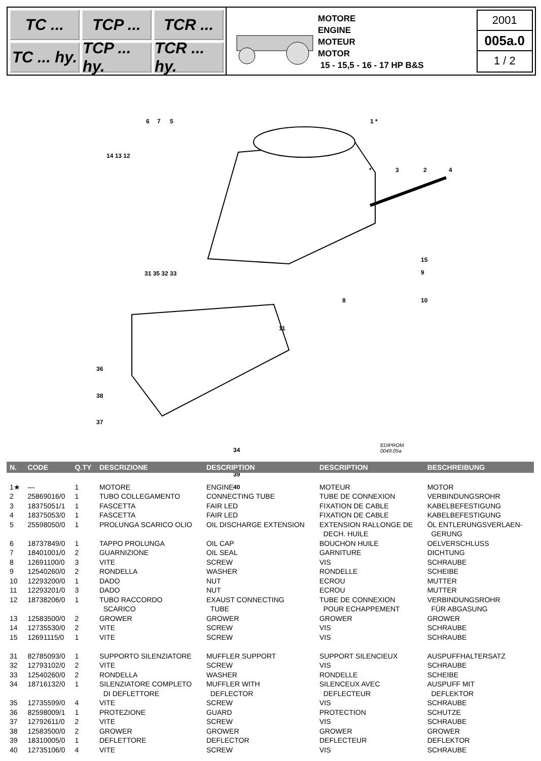TC ...
TCP ...
TCR ...
TC ... hy.
TCP ... hy.
TCR ... hy.
MOTORE
ENGINE
MOTEUR
MOTOR
15 - 15,5 - 16 - 17 HP B&S
2001
005a.0
1 / 2
6 7 5 1 *
14 13 12
* 3 2 4
15
9
10 8
11
31 35 32 33
36
38
37
34
39
40
EDIPROM
0049.05a
| N. | CODE | Q.TY | DESCRIZIONE | DESCRIPTION | DESCRIPTION | BESCHREIBUNG |
| --- | --- | --- | --- | --- | --- | --- |
| 1★ | — | 1 | MOTORE | ENGINE | MOTEUR | MOTOR |
| 2 | 25869016/0 | 1 | TUBO COLLEGAMENTO | CONNECTING TUBE | TUBE DE CONNEXION | VERBINDUNGSROHR |
| 3 | 18375051/1 | 1 | FASCETTA | FAIR LED | FIXATION DE CABLE | KABELBEFESTIGUNG |
| 4 | 18375053/0 | 1 | FASCETTA | FAIR LED | FIXATION DE CABLE | KABELBEFESTIGUNG |
| 5 | 25598050/0 | 1 | PROLUNGA SCARICO OLIO | OIL DISCHARGE EXTENSION | EXTENSION RALLONGE DE DECH. HUILE | ÖL ENTLERUNGSVERLAEN- GERUNG |
| 6 | 18737849/0 | 1 | TAPPO PROLUNGA | OIL CAP | BOUCHON HUILE | OELVERSCHLUSS |
| 7 | 18401001/0 | 2 | GUARNIZIONE | OIL SEAL | GARNITURE | DICHTUNG |
| 8 | 12691100/0 | 3 | VITE | SCREW | VIS | SCHRAUBE |
| 9 | 12540260/0 | 2 | RONDELLA | WASHER | RONDELLE | SCHEIBE |
| 10 | 12293200/0 | 1 | DADO | NUT | ECROU | MUTTER |
| 11 | 12293201/0 | 3 | DADO | NUT | ECROU | MUTTER |
| 12 | 18738206/0 | 1 | TUBO RACCORDO SCARICO | EXAUST CONNECTING TUBE | TUBE DE CONNEXION POUR ECHAPPEMENT | VERBINDUNGSROHR FÜR ABGASUNG |
| 13 | 12583500/0 | 2 | GROWER | GROWER | GROWER | GROWER |
| 14 | 12735530/0 | 2 | VITE | SCREW | VIS | SCHRAUBE |
| 15 | 12691115/0 | 1 | VITE | SCREW | VIS | SCHRAUBE |
| 31 | 82785093/0 | 1 | SUPPORTO SILENZIATORE | MUFFLER SUPPORT | SUPPORT SILENCIEUX | AUSPUFFHALTERSATZ |
| 32 | 12793102/0 | 2 | VITE | SCREW | VIS | SCHRAUBE |
| 33 | 12540260/0 | 2 | RONDELLA | WASHER | RONDELLE | SCHEIBE |
| 34 | 18716132/0 | 1 | SILENZIATORE COMPLETO DI DEFLETTORE | MUFFLER WITH DEFLECTOR | SILENCEUX AVEC DEFLECTEUR | AUSPUFF MIT DEFLEKTOR |
| 35 | 12735599/0 | 4 | VITE | SCREW | VIS | SCHRAUBE |
| 36 | 82598009/1 | 1 | PROTEZIONE | GUARD | PROTECTION | SCHUTZE |
| 37 | 12792611/0 | 2 | VITE | SCREW | VIS | SCHRAUBE |
| 38 | 12583500/0 | 2 | GROWER | GROWER | GROWER | GROWER |
| 39 | 18310005/0 | 1 | DEFLETTORE | DEFLECTOR | DEFLECTEUR | DEFLEKTOR |
| 40 | 12735106/0 | 4 | VITE | SCREW | VIS | SCHRAUBE |